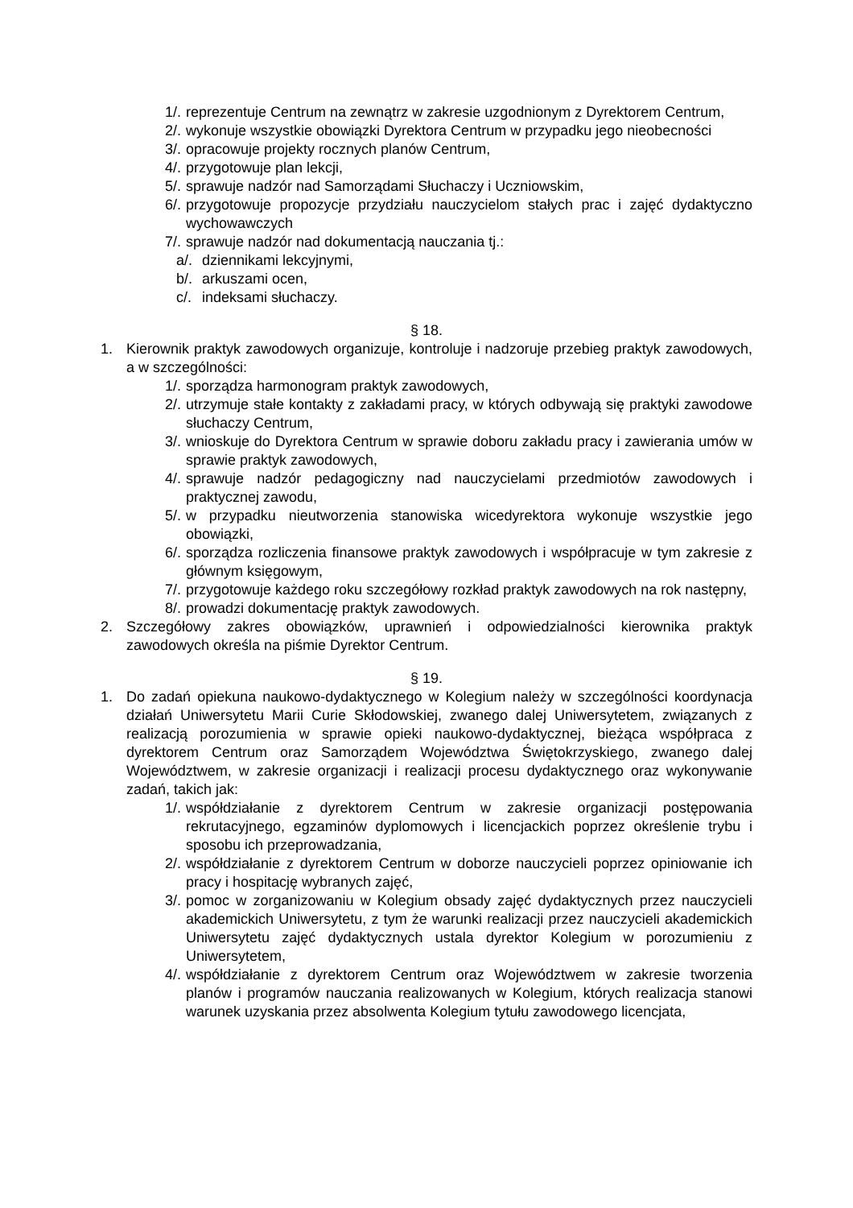1/. reprezentuje Centrum na zewnątrz w zakresie uzgodnionym z Dyrektorem Centrum,
2/. wykonuje wszystkie obowiązki Dyrektora Centrum w przypadku jego nieobecności
3/. opracowuje projekty rocznych planów Centrum,
4/. przygotowuje plan lekcji,
5/. sprawuje nadzór nad Samorządami Słuchaczy i Uczniowskim,
6/. przygotowuje propozycje przydziału nauczycielom stałych prac i zajęć dydaktyczno wychowawczych
7/. sprawuje nadzór nad dokumentacją nauczania tj.:
a/. dziennikami lekcyjnymi,
b/. arkuszami ocen,
c/. indeksami słuchaczy.
§ 18.
1. Kierownik praktyk zawodowych organizuje, kontroluje i nadzoruje przebieg praktyk zawodowych, a w szczególności:
1/. sporządza harmonogram praktyk zawodowych,
2/. utrzymuje stałe kontakty z zakładami pracy, w których odbywają się praktyki zawodowe słuchaczy Centrum,
3/. wnioskuje do Dyrektora Centrum w sprawie doboru zakładu pracy i zawierania umów w sprawie praktyk zawodowych,
4/. sprawuje nadzór pedagogiczny nad nauczycielami przedmiotów zawodowych i praktycznej zawodu,
5/. w przypadku nieutworzenia stanowiska wicedyrektora wykonuje wszystkie jego obowiązki,
6/. sporządza rozliczenia finansowe praktyk zawodowych i współpracuje w tym zakresie z głównym księgowym,
7/. przygotowuje każdego roku szczegółowy rozkład praktyk zawodowych na rok następny,
8/. prowadzi dokumentację praktyk zawodowych.
2. Szczegółowy zakres obowiązków, uprawnień i odpowiedzialności kierownika praktyk zawodowych określa na piśmie Dyrektor Centrum.
§ 19.
1. Do zadań opiekuna naukowo-dydaktycznego w Kolegium należy w szczególności koordynacja działań Uniwersytetu Marii Curie Skłodowskiej, zwanego dalej Uniwersytetem, związanych z realizacją porozumienia w sprawie opieki naukowo-dydaktycznej, bieżąca współpraca z dyrektorem Centrum oraz Samorządem Województwa Świętokrzyskiego, zwanego dalej Województwem, w zakresie organizacji i realizacji procesu dydaktycznego oraz wykonywanie zadań, takich jak:
1/. współdziałanie z dyrektorem Centrum w zakresie organizacji postępowania rekrutacyjnego, egzaminów dyplomowych i licencjackich poprzez określenie trybu i sposobu ich przeprowadzania,
2/. współdziałanie z dyrektorem Centrum w doborze nauczycieli poprzez opiniowanie ich pracy i hospitację wybranych zajęć,
3/. pomoc w zorganizowaniu w Kolegium obsady zajęć dydaktycznych przez nauczycieli akademickich Uniwersytetu, z tym że warunki realizacji przez nauczycieli akademickich Uniwersytetu zajęć dydaktycznych ustala dyrektor Kolegium w porozumieniu z Uniwersytetem,
4/. współdziałanie z dyrektorem Centrum oraz Województwem w zakresie tworzenia planów i programów nauczania realizowanych w Kolegium, których realizacja stanowi warunek uzyskania przez absolwenta Kolegium tytułu zawodowego licencjata,